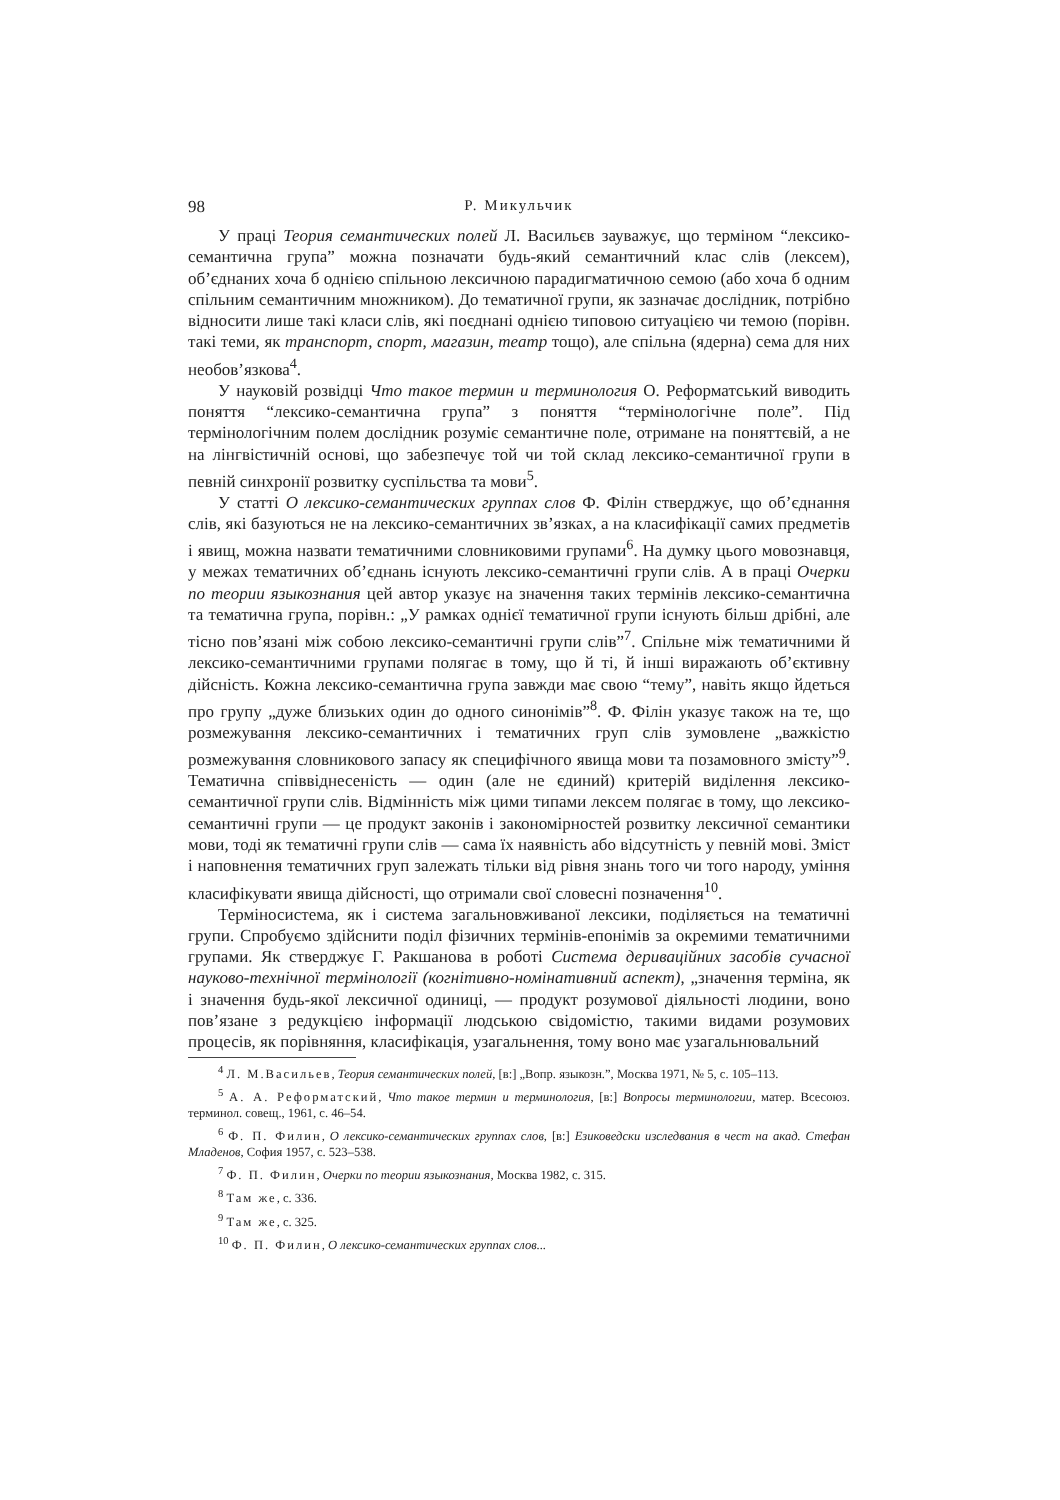98 Р. Микульчик
У праці Теория семантических полей Л. Васильєв зауважує, що терміном “лексико-семантична група” можна позначати будь-який семантичний клас слів (лексем), об’єднаних хоча б однією спільною лексичною парадигматичною семою (або хоча б одним спільним семантичним множником). До тематичної групи, як зазначає дослідник, потрібно відносити лише такі класи слів, які поєднані однією типовою ситуацією чи темою (порівн. такі теми, як транспорт, спорт, магазин, театр тощо), але спільна (ядерна) сема для них необов’язкова<sup>4</sup>.
У науковій розвідці Что такое термин и терминология О. Реформатський виводить поняття “лексико-семантична група” з поняття “термінологічне поле”. Під термінологічним полем дослідник розуміє семантичне поле, отримане на поняттєвій, а не на лінгвістичній основі, що забезпечує той чи той склад лексико-семантичної групи в певній синхронії розвитку суспільства та мови<sup>5</sup>.
У статті О лексико-семантических группах слов Ф. Філін стверджує, що об’єднання слів, які базуються не на лексико-семантичних зв’язках, а на класифікації самих предметів і явищ, можна назвати тематичними словниковими групами<sup>6</sup>. На думку цього мовознавця, у межах тематичних об’єднань існують лексико-семантичні групи слів. А в праці Очерки по теории языкознания цей автор указує на значення таких термінів лексико-семантична та тематична група, порівн.: „У рамках однієї тематичної групи існують більш дрібні, але тісно пов’язані між собою лексико-семантичні групи слів”<sup>7</sup>. Спільне між тематичними й лексико-семантичними групами полягає в тому, що й ті, й інші виражають об’єктивну дійсність. Кожна лексико-семантична група завжди має свою “тему”, навіть якщо йдеться про групу „дуже близьких один до одного синонімів”<sup>8</sup>. Ф. Філін указує також на те, що розмежування лексико-семантичних і тематичних груп слів зумовлене „важкістю розмежування словникового запасу як специфічного явища мови та позамовного змісту”<sup>9</sup>. Тематична співвіднесеність — один (але не єдиний) критерій виділення лексико-семантичної групи слів. Відмінність між цими типами лексем полягає в тому, що лексико-семантичні групи — це продукт законів і закономірностей розвитку лексичної семантики мови, тоді як тематичні групи слів — сама їх наявність або відсутність у певній мові. Зміст і наповнення тематичних груп залежать тільки від рівня знань того чи того народу, уміння класифікувати явища дійсності, що отримали свої словесні позначення<sup>10</sup>.
Терміносистема, як і система загальновживаної лексики, поділяється на тематичні групи. Спробуємо здійснити поділ фізичних термінів-епонімів за окремими тематичними групами. Як стверджує Г. Ракшанова в роботі Система дериваційних засобів сучасної науково-технічної термінології (когнітивно-номінативний аспект), „значення терміна, як і значення будь-якої лексичної одиниці, — продукт розумової діяльності людини, воно пов’язане з редукцією інформації людською свідомістю, такими видами розумових процесів, як порівняння, класифікація, узагальнення, тому воно має узагальнювальний
<sup>4</sup> Л. М.Васильев, Теория семантических полей, [в:] „Вопр. языкозн.”, Москва 1971, № 5, с. 105–113.
<sup>5</sup> А. А. Реформатский, Что такое термин и терминология, [в:] Вопросы терминологии, матер. Всесоюз. терминол. совещ., 1961, с. 46–54.
<sup>6</sup> Ф. П. Филин, О лексико-семантических группах слов, [в:] Езиковедски изследвания в чест на акад. Стефан Младенов, София 1957, с. 523–538.
<sup>7</sup> Ф. П. Филин, Очерки по теории языкознания, Москва 1982, с. 315.
<sup>8</sup> Там же, с. 336.
<sup>9</sup> Там же, с. 325.
<sup>10</sup> Ф. П. Филин, О лексико-семантических группах слов...